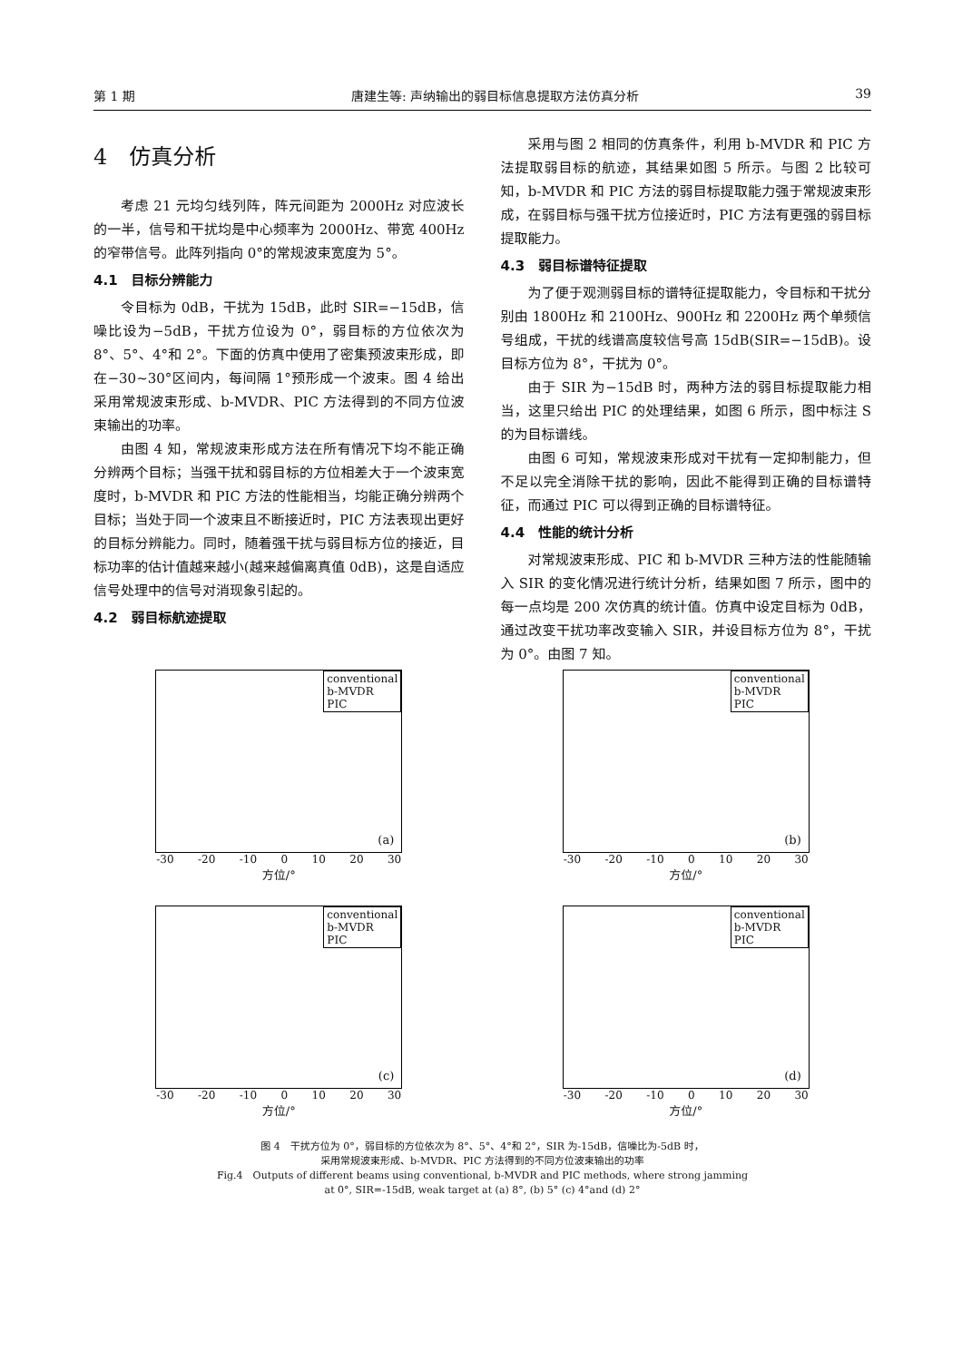第 1 期 唐建生等: 声纳输出的弱目标信息提取方法仿真分析 39
4　仿真分析
考虑 21 元均匀线列阵，阵元间距为 2000Hz 对应波长的一半，信号和干扰均是中心频率为 2000Hz、带宽 400Hz 的窄带信号。此阵列指向 0°的常规波束宽度为 5°。
4.1　目标分辨能力
令目标为 0dB，干扰为 15dB，此时 SIR=−15dB，信噪比设为−5dB，干扰方位设为 0°，弱目标的方位依次为 8°、5°、4°和 2°。下面的仿真中使用了密集预波束形成，即在−30~30°区间内，每间隔 1°预形成一个波束。图 4 给出采用常规波束形成、b-MVDR、PIC 方法得到的不同方位波束输出的功率。
由图 4 知，常规波束形成方法在所有情况下均不能正确分辨两个目标；当强干扰和弱目标的方位相差大于一个波束宽度时，b-MVDR 和 PIC 方法的性能相当，均能正确分辨两个目标；当处于同一个波束且不断接近时，PIC 方法表现出更好的目标分辨能力。同时，随着强干扰与弱目标方位的接近，目标功率的估计值越来越小(越来越偏离真值 0dB)，这是自适应信号处理中的信号对消现象引起的。
4.2　弱目标航迹提取
采用与图 2 相同的仿真条件，利用 b-MVDR 和 PIC 方法提取弱目标的航迹，其结果如图 5 所示。与图 2 比较可知，b-MVDR 和 PIC 方法的弱目标提取能力强于常规波束形成，在弱目标与强干扰方位接近时，PIC 方法有更强的弱目标提取能力。
4.3　弱目标谱特征提取
为了便于观测弱目标的谱特征提取能力，令目标和干扰分别由 1800Hz 和 2100Hz、900Hz 和 2200Hz 两个单频信号组成，干扰的线谱高度较信号高 15dB(SIR=−15dB)。设目标方位为 8°，干扰为 0°。
由于 SIR 为−15dB 时，两种方法的弱目标提取能力相当，这里只给出 PIC 的处理结果，如图 6 所示，图中标注 S 的为目标谱线。
由图 6 可知，常规波束形成对干扰有一定抑制能力，但不足以完全消除干扰的影响，因此不能得到正确的目标谱特征，而通过 PIC 可以得到正确的目标谱特征。
4.4　性能的统计分析
对常规波束形成、PIC 和 b-MVDR 三种方法的性能随输入 SIR 的变化情况进行统计分析，结果如图 7 所示，图中的每一点均是 200 次仿真的统计值。仿真中设定目标为 0dB，通过改变干扰功率改变输入 SIR，并设目标方位为 8°，干扰为 0°。由图 7 知。
conventional
b-MVDR
PIC
(a)
-30 -20 -10 0 10 20 30
方位/°
conventional
b-MVDR
PIC
(b)
-30 -20 -10 0 10 20 30
方位/°
conventional
b-MVDR
PIC
(c)
-30 -20 -10 0 10 20 30
方位/°
conventional
b-MVDR
PIC
(d)
-30 -20 -10 0 10 20 30
方位/°
图 4　干扰方位为 0°，弱目标的方位依次为 8°、5°、4°和 2°，SIR 为-15dB，信噪比为-5dB 时，
采用常规波束形成、b-MVDR、PIC 方法得到的不同方位波束输出的功率
Fig.4　Outputs of different beams using conventional, b-MVDR and PIC methods, where strong jamming
at 0°, SIR=-15dB, weak target at (a) 8°, (b) 5° (c) 4°and (d) 2°